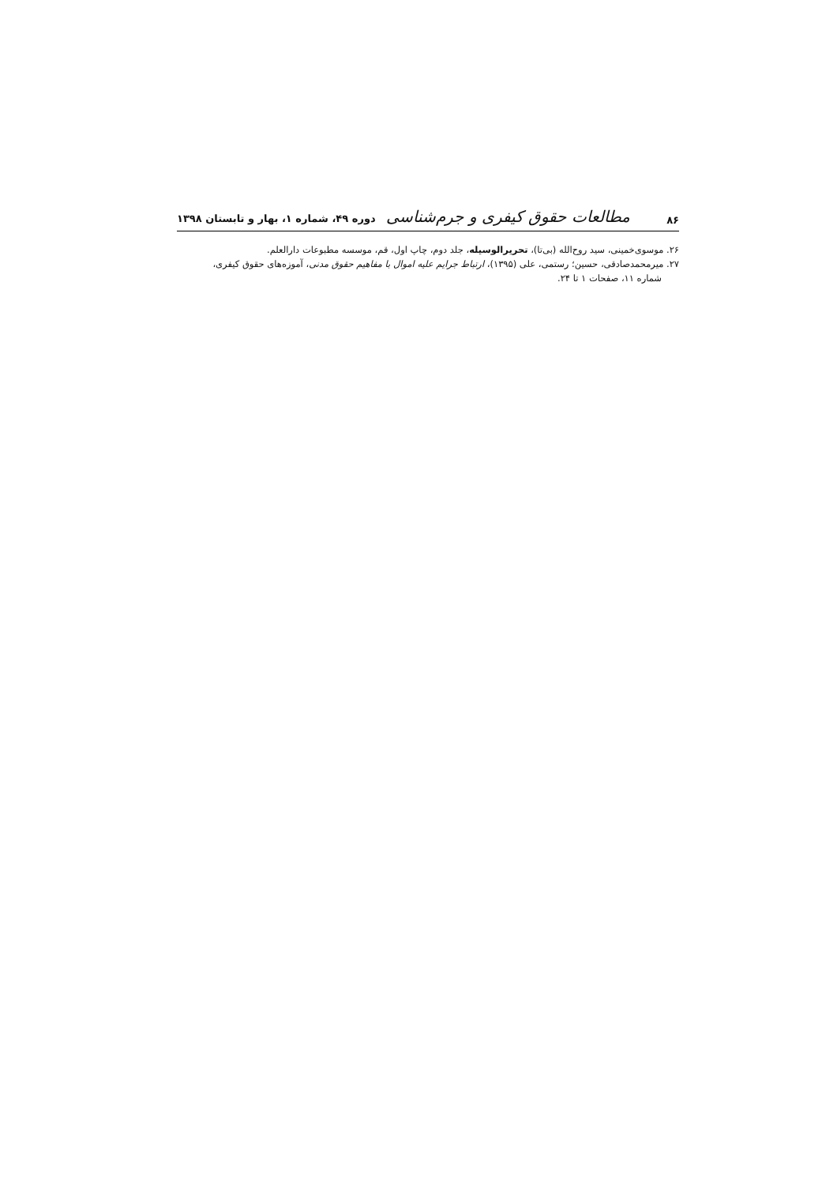۸۶ مطالعات حقوق کیفری و جرم‌شناسی دوره ۴۹، شماره ۱، بهار و تابستان ۱۳۹۸
۲۶. موسوی‌خمینی، سید روح‌الله (بی‌تا)، تحریرالوسیله، جلد دوم، چاپ اول، قم، موسسه مطبوعات دارالعلم.
۲۷. میرمحمدصادقی، حسین؛ رستمی، علی (۱۳۹۵)، ارتباط جرایم علیه اموال با مفاهیم حقوق مدنی، آموزه‌های حقوق کیفری،
شماره ۱۱، صفحات ۱ تا ۲۴.